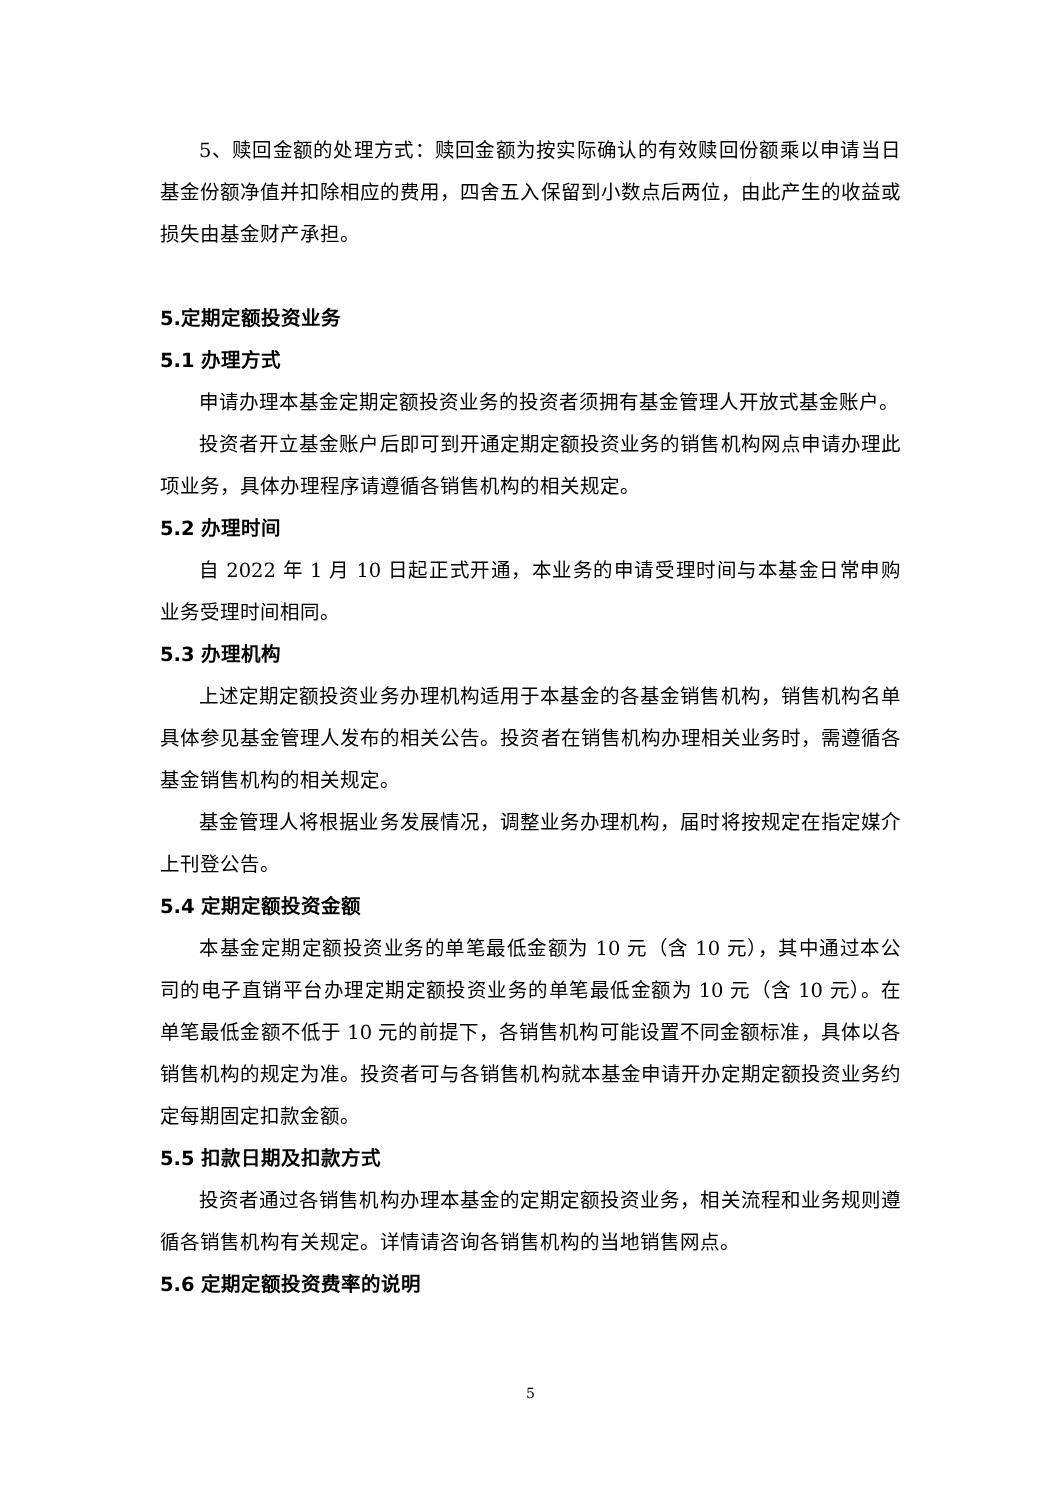5、赎回金额的处理方式：赎回金额为按实际确认的有效赎回份额乘以申请当日基金份额净值并扣除相应的费用，四舍五入保留到小数点后两位，由此产生的收益或损失由基金财产承担。
5.定期定额投资业务
5.1 办理方式
申请办理本基金定期定额投资业务的投资者须拥有基金管理人开放式基金账户。
投资者开立基金账户后即可到开通定期定额投资业务的销售机构网点申请办理此项业务，具体办理程序请遵循各销售机构的相关规定。
5.2 办理时间
自 2022 年 1 月 10 日起正式开通，本业务的申请受理时间与本基金日常申购业务受理时间相同。
5.3 办理机构
上述定期定额投资业务办理机构适用于本基金的各基金销售机构，销售机构名单具体参见基金管理人发布的相关公告。投资者在销售机构办理相关业务时，需遵循各基金销售机构的相关规定。
基金管理人将根据业务发展情况，调整业务办理机构，届时将按规定在指定媒介上刊登公告。
5.4 定期定额投资金额
本基金定期定额投资业务的单笔最低金额为 10 元（含 10 元），其中通过本公司的电子直销平台办理定期定额投资业务的单笔最低金额为 10 元（含 10 元）。在单笔最低金额不低于 10 元的前提下，各销售机构可能设置不同金额标准，具体以各销售机构的规定为准。投资者可与各销售机构就本基金申请开办定期定额投资业务约定每期固定扣款金额。
5.5 扣款日期及扣款方式
投资者通过各销售机构办理本基金的定期定额投资业务，相关流程和业务规则遵循各销售机构有关规定。详情请咨询各销售机构的当地销售网点。
5.6 定期定额投资费率的说明
5